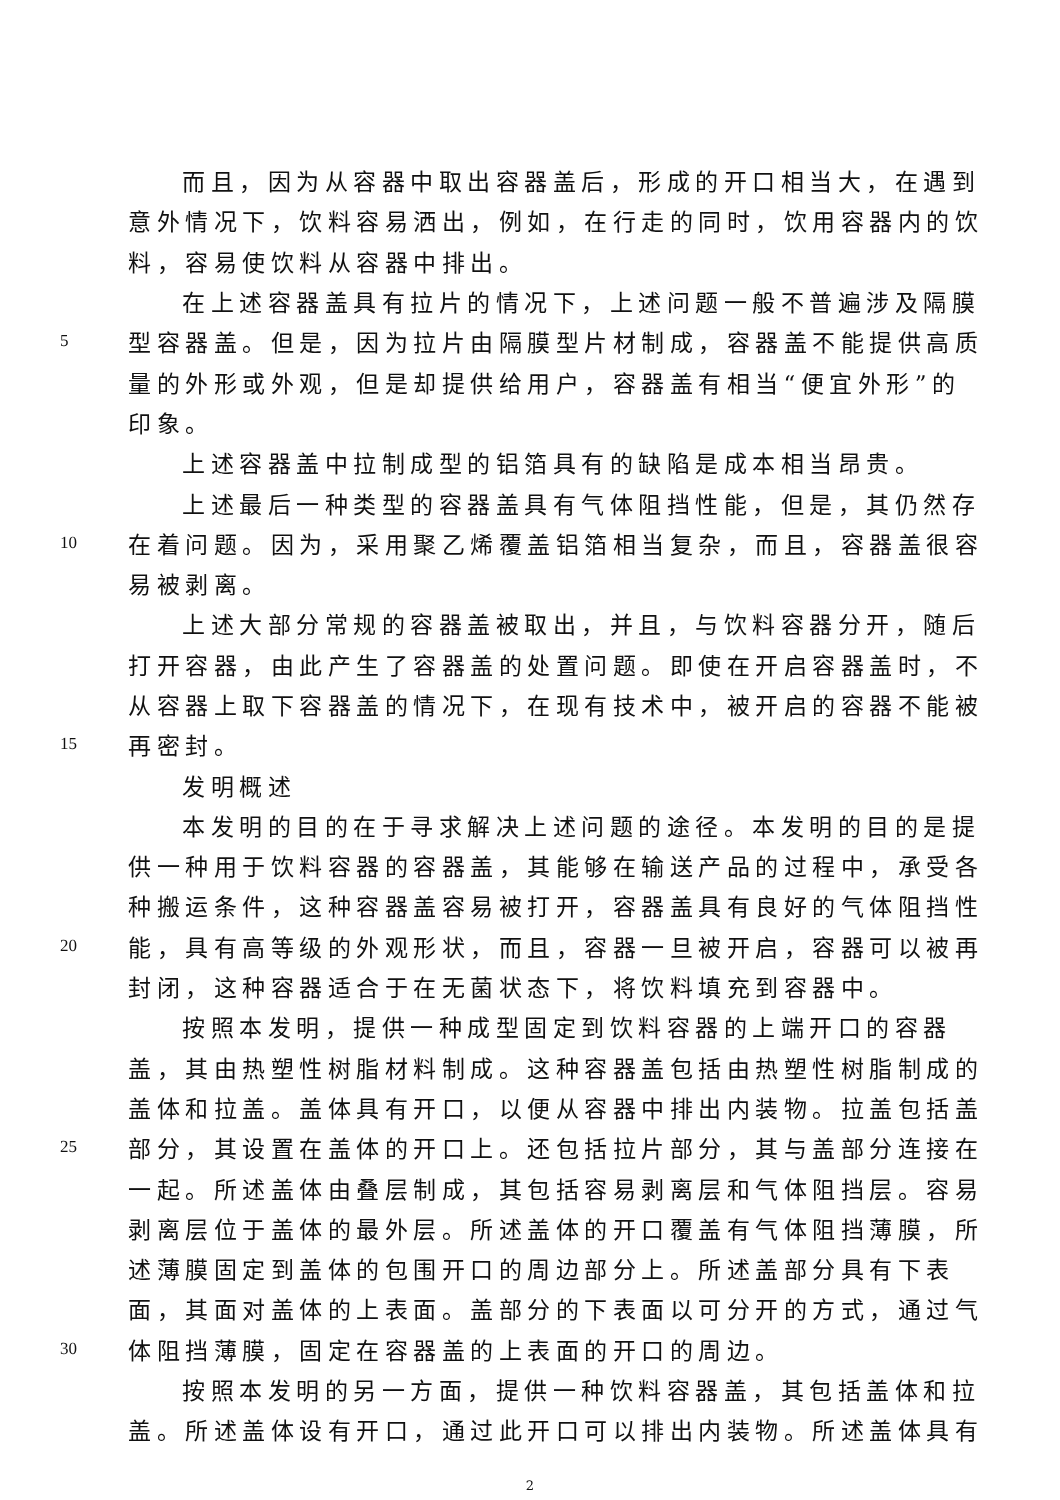而且，因为从容器中取出容器盖后，形成的开口相当大，在遇到
意外情况下，饮料容易洒出，例如，在行走的同时，饮用容器内的饮
料，容易使饮料从容器中排出。
在上述容器盖具有拉片的情况下，上述问题一般不普遍涉及隔膜
5 型容器盖。但是，因为拉片由隔膜型片材制成，容器盖不能提供高质
量的外形或外观，但是却提供给用户，容器盖有相当“便宜外形”的
印象。
上述容器盖中拉制成型的铝箔具有的缺陷是成本相当昂贵。
上述最后一种类型的容器盖具有气体阻挡性能，但是，其仍然存
10 在着问题。因为，采用聚乙烯覆盖铝箔相当复杂，而且，容器盖很容
易被剥离。
上述大部分常规的容器盖被取出，并且，与饮料容器分开，随后
打开容器，由此产生了容器盖的处置问题。即使在开启容器盖时，不
从容器上取下容器盖的情况下，在现有技术中，被开启的容器不能被
15 再密封。
发明概述
本发明的目的在于寻求解决上述问题的途径。本发明的目的是提
供一种用于饮料容器的容器盖，其能够在输送产品的过程中，承受各
种搬运条件，这种容器盖容易被打开，容器盖具有良好的气体阻挡性
20 能，具有高等级的外观形状，而且，容器一旦被开启，容器可以被再
封闭，这种容器适合于在无菌状态下，将饮料填充到容器中。
按照本发明，提供一种成型固定到饮料容器的上端开口的容器
盖，其由热塑性树脂材料制成。这种容器盖包括由热塑性树脂制成的
盖体和拉盖。盖体具有开口，以便从容器中排出内装物。拉盖包括盖
25 部分，其设置在盖体的开口上。还包括拉片部分，其与盖部分连接在
一起。所述盖体由叠层制成，其包括容易剥离层和气体阻挡层。容易
剥离层位于盖体的最外层。所述盖体的开口覆盖有气体阻挡薄膜，所
述薄膜固定到盖体的包围开口的周边部分上。所述盖部分具有下表
面，其面对盖体的上表面。盖部分的下表面以可分开的方式，通过气
30 体阻挡薄膜，固定在容器盖的上表面的开口的周边。
按照本发明的另一方面，提供一种饮料容器盖，其包括盖体和拉
盖。所述盖体设有开口，通过此开口可以排出内装物。所述盖体具有
2